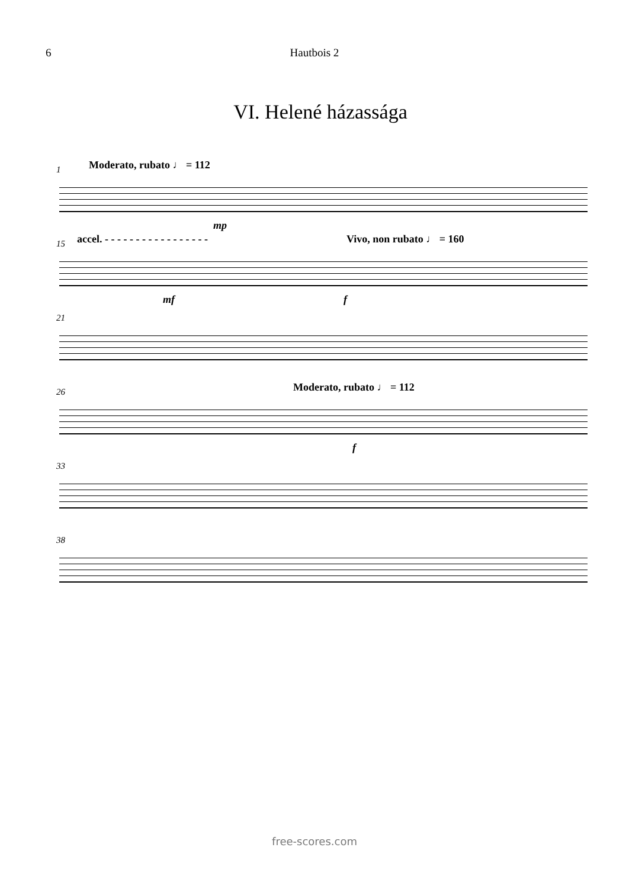6 Hautbois 2
VI. Helené házassága
1 Moderato, rubato ♩ = 112
mp
15 accel. - - - - - - - - - - - - - - - - - Vivo, non rubato ♩ = 160
mf f
21
26 Moderato, rubato ♩ = 112
f
33
38
free-scores.com